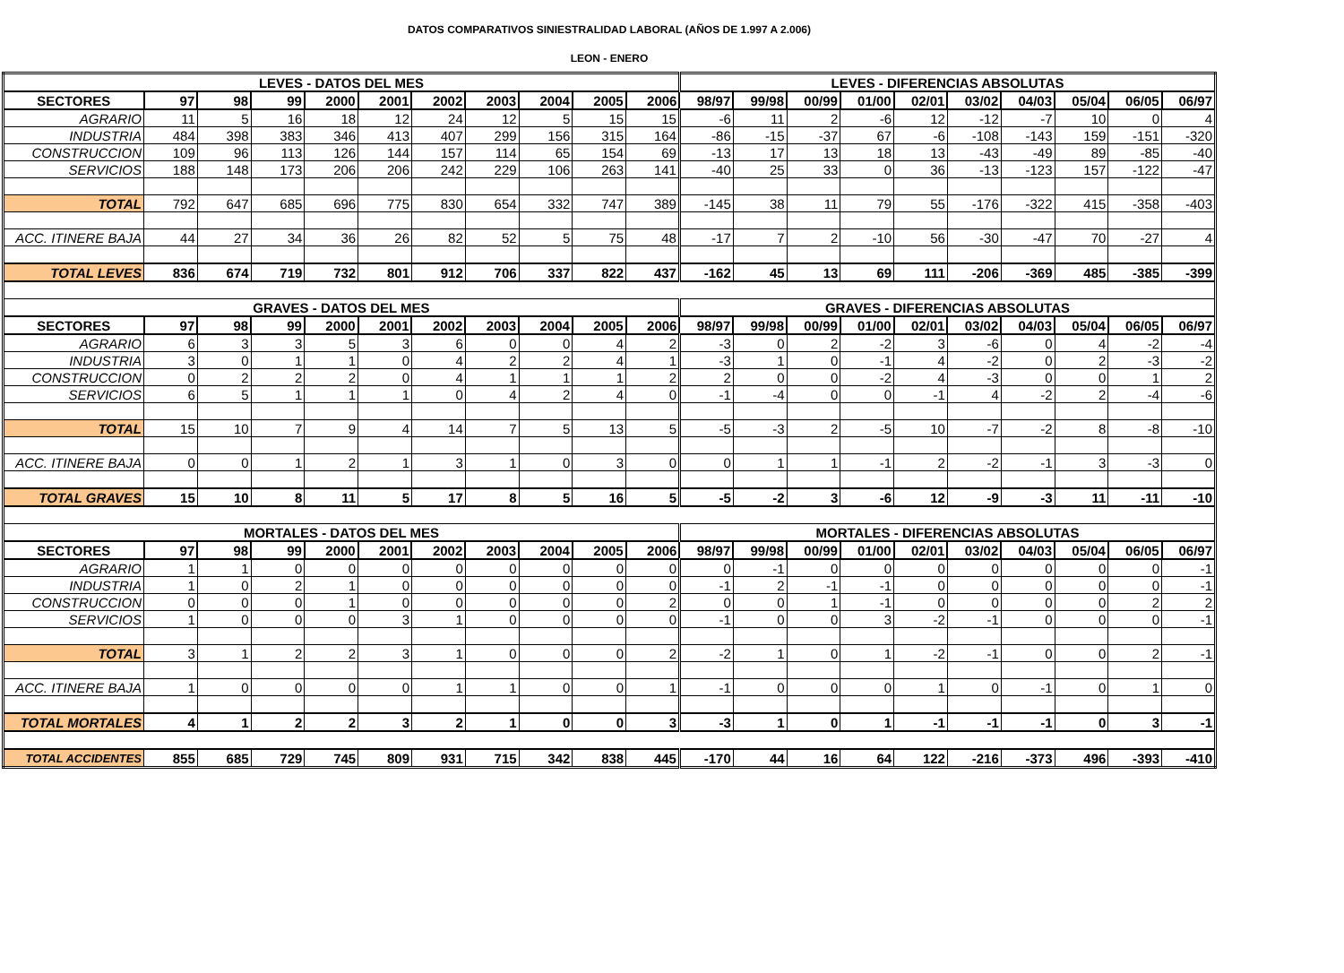DATOS COMPARATIVOS SINIESTRALIDAD LABORAL (AÑOS DE 1.997 A 2.006)
LEON - ENERO
| LEVES - DATOS DEL MES | | | | | | | | | | | LEVES - DIFERENCIAS ABSOLUTAS | | | | | | | | | |
| --- | --- | --- | --- | --- | --- | --- | --- | --- | --- | --- | --- | --- | --- | --- | --- | --- | --- | --- | --- | --- |
| SECTORES | 97 | 98 | 99 | 2000 | 2001 | 2002 | 2003 | 2004 | 2005 | 2006 | 98/97 | 99/98 | 00/99 | 01/00 | 02/01 | 03/02 | 04/03 | 05/04 | 06/05 | 06/97 |
| AGRARIO | 11 | 5 | 16 | 18 | 12 | 24 | 12 | 5 | 15 | 15 | -6 | 11 | 2 | -6 | 12 | -12 | -7 | 10 | 0 | 4 |
| INDUSTRIA | 484 | 398 | 383 | 346 | 413 | 407 | 299 | 156 | 315 | 164 | -86 | -15 | -37 | 67 | -6 | -108 | -143 | 159 | -151 | -320 |
| CONSTRUCCION | 109 | 96 | 113 | 126 | 144 | 157 | 114 | 65 | 154 | 69 | -13 | 17 | 13 | 18 | 13 | -43 | -49 | 89 | -85 | -40 |
| SERVICIOS | 188 | 148 | 173 | 206 | 206 | 242 | 229 | 106 | 263 | 141 | -40 | 25 | 33 | 0 | 36 | -13 | -123 | 157 | -122 | -47 |
| TOTAL | 792 | 647 | 685 | 696 | 775 | 830 | 654 | 332 | 747 | 389 | -145 | 38 | 11 | 79 | 55 | -176 | -322 | 415 | -358 | -403 |
| ACC. ITINERE BAJA | 44 | 27 | 34 | 36 | 26 | 82 | 52 | 5 | 75 | 48 | -17 | 7 | 2 | -10 | 56 | -30 | -47 | 70 | -27 | 4 |
| TOTAL LEVES | 836 | 674 | 719 | 732 | 801 | 912 | 706 | 337 | 822 | 437 | -162 | 45 | 13 | 69 | 111 | -206 | -369 | 485 | -385 | -399 |
| GRAVES - DATOS DEL MES | | | | | | | | | | | GRAVES - DIFERENCIAS ABSOLUTAS | | | | | | | | | |
| SECTORES | 97 | 98 | 99 | 2000 | 2001 | 2002 | 2003 | 2004 | 2005 | 2006 | 98/97 | 99/98 | 00/99 | 01/00 | 02/01 | 03/02 | 04/03 | 05/04 | 06/05 | 06/97 |
| AGRARIO | 6 | 3 | 3 | 5 | 3 | 6 | 0 | 0 | 4 | 2 | -3 | 0 | 2 | -2 | 3 | -6 | 0 | 4 | -2 | -4 |
| INDUSTRIA | 3 | 0 | 1 | 1 | 0 | 4 | 2 | 2 | 4 | 1 | -3 | 1 | 0 | -1 | 4 | -2 | 0 | 2 | -3 | -2 |
| CONSTRUCCION | 0 | 2 | 2 | 2 | 0 | 4 | 1 | 1 | 1 | 2 | 2 | 0 | 0 | -2 | 4 | -3 | 0 | 0 | 1 | 2 |
| SERVICIOS | 6 | 5 | 1 | 1 | 1 | 0 | 4 | 2 | 4 | 0 | -1 | -4 | 0 | 0 | -1 | 4 | -2 | 2 | -4 | -6 |
| TOTAL | 15 | 10 | 7 | 9 | 4 | 14 | 7 | 5 | 13 | 5 | -5 | -3 | 2 | -5 | 10 | -7 | -2 | 8 | -8 | -10 |
| ACC. ITINERE BAJA | 0 | 0 | 1 | 2 | 1 | 3 | 1 | 0 | 3 | 0 | 0 | 1 | 1 | -1 | 2 | -2 | -1 | 3 | -3 | 0 |
| TOTAL GRAVES | 15 | 10 | 8 | 11 | 5 | 17 | 8 | 5 | 16 | 5 | -5 | -2 | 3 | -6 | 12 | -9 | -3 | 11 | -11 | -10 |
| MORTALES - DATOS DEL MES | | | | | | | | | | | MORTALES - DIFERENCIAS ABSOLUTAS | | | | | | | | | |
| SECTORES | 97 | 98 | 99 | 2000 | 2001 | 2002 | 2003 | 2004 | 2005 | 2006 | 98/97 | 99/98 | 00/99 | 01/00 | 02/01 | 03/02 | 04/03 | 05/04 | 06/05 | 06/97 |
| AGRARIO | 1 | 1 | 0 | 0 | 0 | 0 | 0 | 0 | 0 | 0 | 0 | -1 | 0 | 0 | 0 | 0 | 0 | 0 | 0 | -1 |
| INDUSTRIA | 1 | 0 | 2 | 1 | 0 | 0 | 0 | 0 | 0 | 0 | -1 | 2 | -1 | -1 | 0 | 0 | 0 | 0 | 0 | -1 |
| CONSTRUCCION | 0 | 0 | 0 | 1 | 0 | 0 | 0 | 0 | 0 | 2 | 0 | 0 | 1 | -1 | 0 | 0 | 0 | 0 | 2 | 2 |
| SERVICIOS | 1 | 0 | 0 | 0 | 3 | 1 | 0 | 0 | 0 | 0 | -1 | 0 | 0 | 3 | -2 | -1 | 0 | 0 | 0 | -1 |
| TOTAL | 3 | 1 | 2 | 2 | 3 | 1 | 0 | 0 | 0 | 2 | -2 | 1 | 0 | 1 | -2 | -1 | 0 | 0 | 2 | -1 |
| ACC. ITINERE BAJA | 1 | 0 | 0 | 0 | 0 | 1 | 1 | 0 | 0 | 1 | -1 | 0 | 0 | 0 | 1 | 0 | -1 | 0 | 1 | 0 |
| TOTAL MORTALES | 4 | 1 | 2 | 2 | 3 | 2 | 1 | 0 | 0 | 3 | -3 | 1 | 0 | 1 | -1 | -1 | -1 | 0 | 3 | -1 |
| TOTAL ACCIDENTES | 855 | 685 | 729 | 745 | 809 | 931 | 715 | 342 | 838 | 445 | -170 | 44 | 16 | 64 | 122 | -216 | -373 | 496 | -393 | -410 |